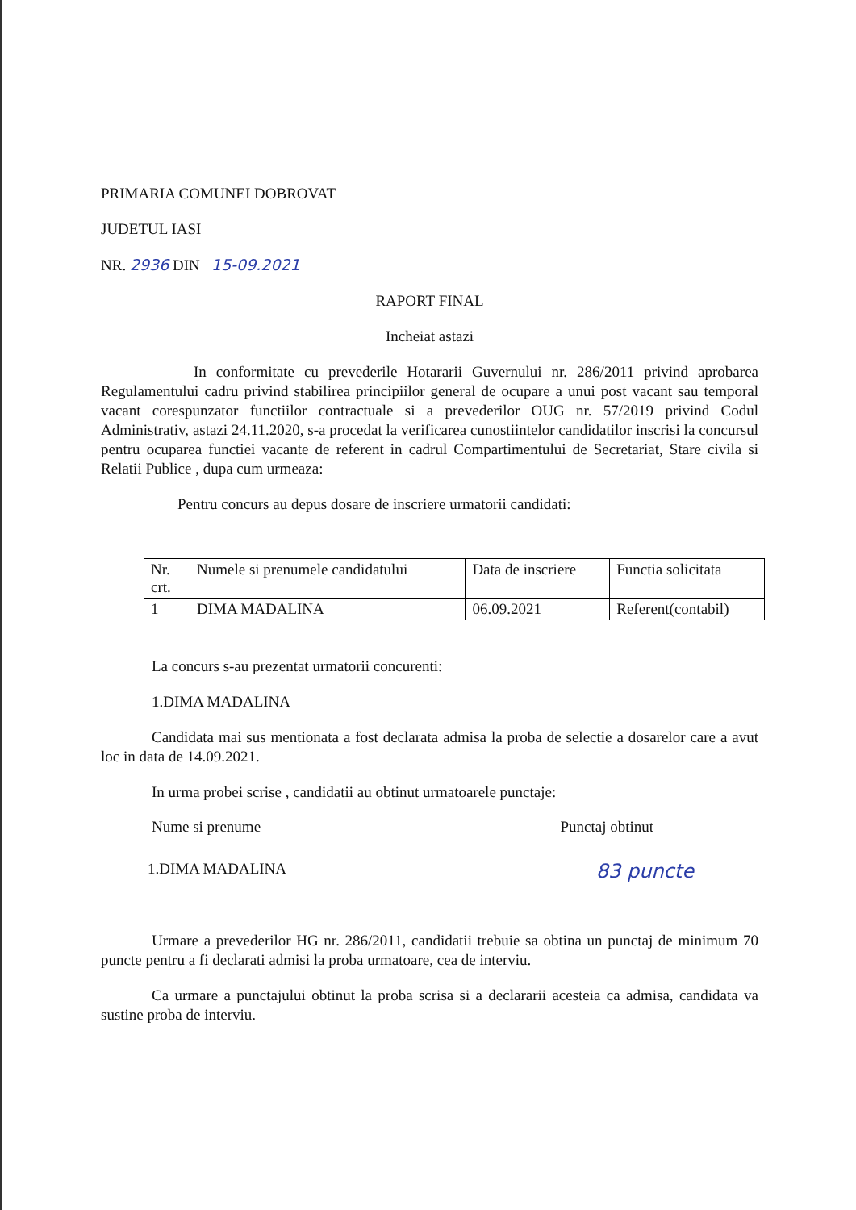PRIMARIA COMUNEI DOBROVAT
JUDETUL IASI
NR. 2936 DIN 15-09.2021
RAPORT FINAL
Incheiat astazi
In conformitate cu prevederile Hotararii Guvernului nr. 286/2011 privind aprobarea Regulamentului cadru privind stabilirea principiilor general de ocupare a unui post vacant sau temporal vacant corespunzator functiilor contractuale si a prevederilor OUG nr. 57/2019 privind Codul Administrativ, astazi 24.11.2020, s-a procedat la verificarea cunostiintelor candidatilor inscrisi la concursul pentru ocuparea functiei vacante de referent in cadrul Compartimentului de Secretariat, Stare civila si Relatii Publice , dupa cum urmeaza:
Pentru concurs au depus dosare de inscriere urmatorii candidati:
| Nr. crt. | Numele si prenumele candidatului | Data de inscriere | Functia solicitata |
| 1 | DIMA MADALINA | 06.09.2021 | Referent(contabil) |
La concurs s-au prezentat urmatorii concurenti:
1.DIMA MADALINA
Candidata mai sus mentionata a fost declarata admisa la proba de selectie a dosarelor care a avut loc in data de 14.09.2021.
In urma probei scrise , candidatii au obtinut urmatoarele punctaje:
Nume si prenume Punctaj obtinut
1.DIMA MADALINA 83 puncte
Urmare a prevederilor HG nr. 286/2011, candidatii trebuie sa obtina un punctaj de minimum 70 puncte pentru a fi declarati admisi la proba urmatoare, cea de interviu.
Ca urmare a punctajului obtinut la proba scrisa si a declararii acesteia ca admisa, candidata va sustine proba de interviu.